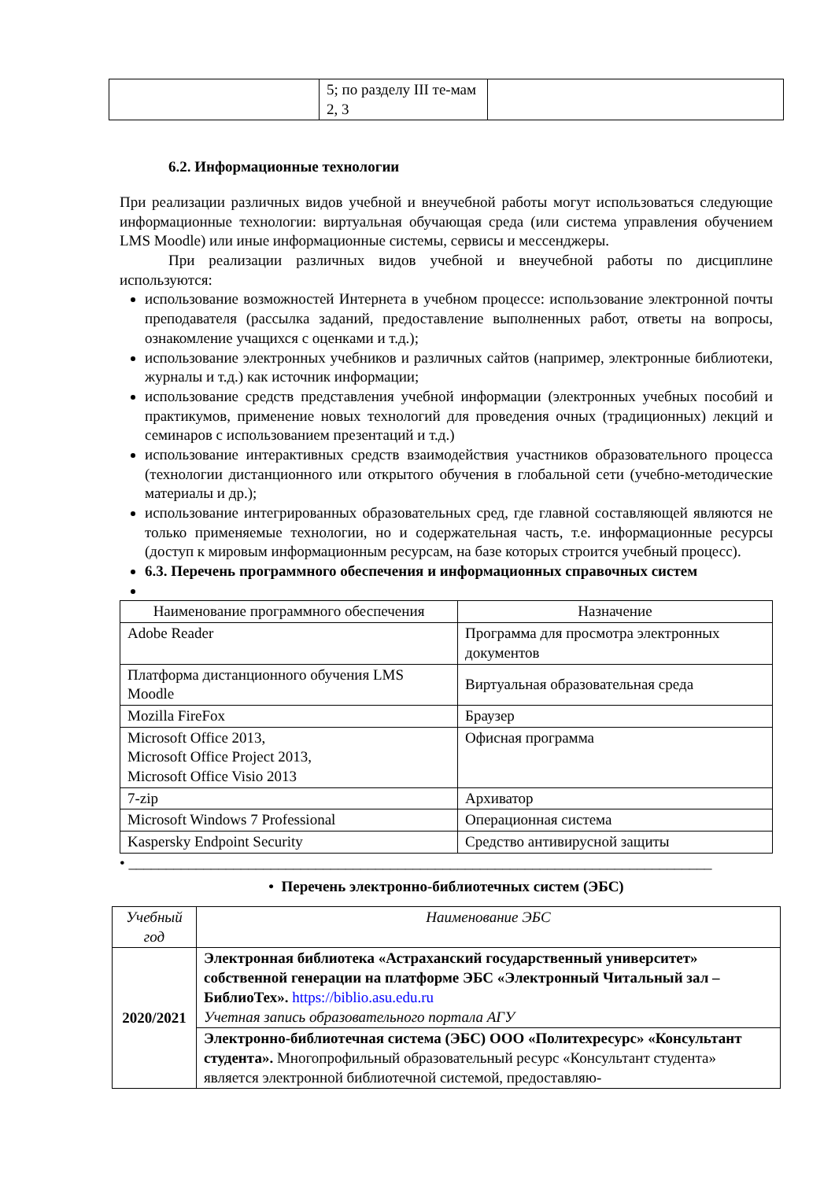| | 5; по разделу III те-мам 2, 3 | |
6.2. Информационные технологии
При реализации различных видов учебной и внеучебной работы могут использоваться следующие информационные технологии: виртуальная обучающая среда (или система управления обучением LMS Moodle) или иные информационные системы, сервисы и мессенджеры.
При реализации различных видов учебной и внеучебной работы по дисциплине используются:
использование возможностей Интернета в учебном процессе: использование электронной почты преподавателя (рассылка заданий, предоставление выполненных работ, ответы на вопросы, ознакомление учащихся с оценками и т.д.);
использование электронных учебников и различных сайтов (например, электронные библиотеки, журналы и т.д.) как источник информации;
использование средств представления учебной информации (электронных учебных пособий и практикумов, применение новых технологий для проведения очных (традиционных) лекций и семинаров с использованием презентаций и т.д.)
использование интерактивных средств взаимодействия участников образовательного процесса (технологии дистанционного или открытого обучения в глобальной сети (учебно-методические материалы и др.);
использование интегрированных образовательных сред, где главной составляющей являются не только применяемые технологии, но и содержательная часть, т.е. информационные ресурсы (доступ к мировым информационным ресурсам, на базе которых строится учебный процесс).
6.3. Перечень программного обеспечения и информационных справочных систем
| Наименование программного обеспечения | Назначение |
| --- | --- |
| Adobe Reader | Программа для просмотра электронных документов |
| Платформа дистанционного обучения LMS Moodle | Виртуальная образовательная среда |
| Mozilla FireFox | Браузер |
| Microsoft Office 2013, Microsoft Office Project 2013, Microsoft Office Visio 2013 | Офисная программа |
| 7-zip | Архиватор |
| Microsoft Windows 7 Professional | Операционная система |
| Kaspersky Endpoint Security | Средство антивирусной защиты |
• ______________________________________________________________________________
• Перечень электронно-библиотечных систем (ЭБС)
| Учебный год | Наименование ЭБС |
| --- | --- |
| 2020/2021 | Электронная библиотека «Астраханский государственный университет» собственной генерации на платформе ЭБС «Электронный Читальный зал – БиблиоТех». https://biblio.asu.edu.ru Учетная запись образовательного портала АГУ |
| | Электронно-библиотечная система (ЭБС) ООО «Политехресурс» «Консультант студента». Многопрофильный образовательный ресурс «Консультант студента» является электронной библиотечной системой, предоставляю- |